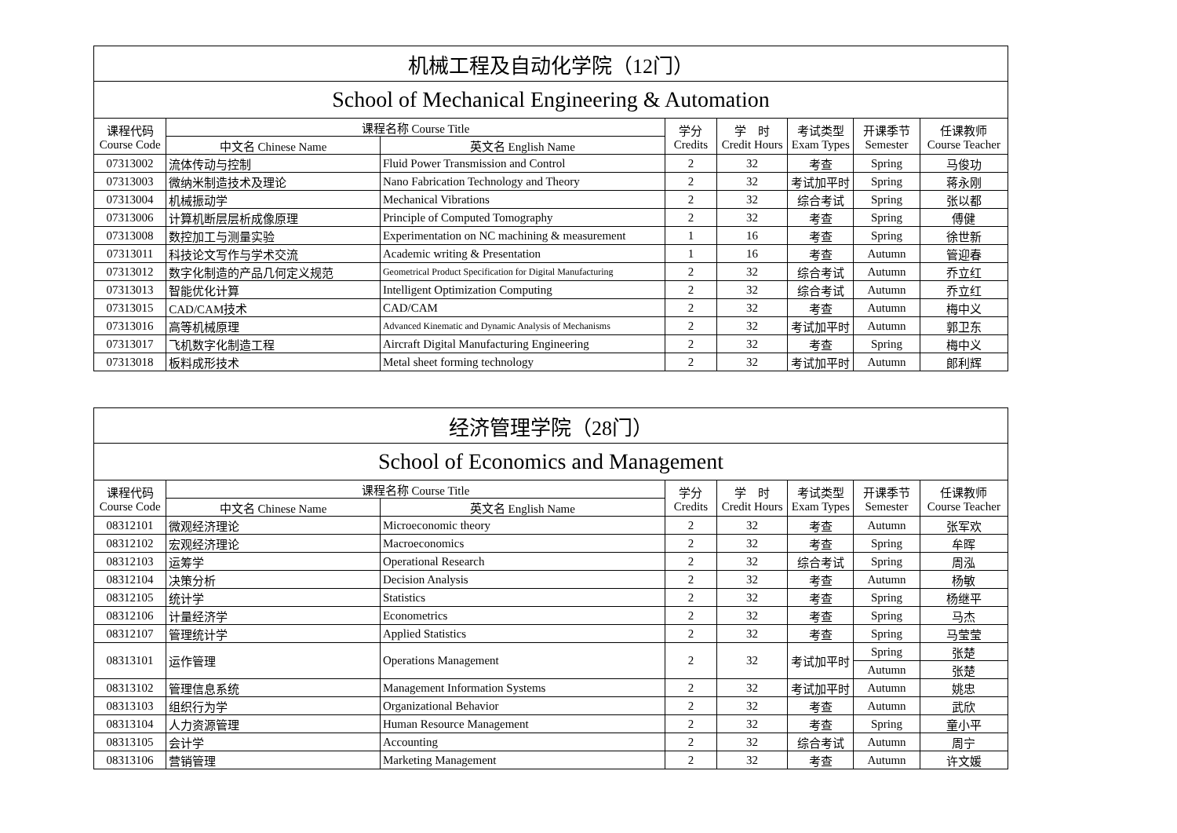| 机械工程及自动化学院（12门） | | | | | | | |
| School of Mechanical Engineering & Automation | | | | | | | |
| 课程代码 Course Code | 课程名称 Course Title | | 学分 Credits | 学 时 Credit Hours | 考试类型 Exam Types | 开课季节 Semester | 任课教师 Course Teacher |
| | 中文名 Chinese Name | 英文名 English Name | | | | | |
| 07313002 | 流体传动与控制 | Fluid Power Transmission and Control | 2 | 32 | 考查 | Spring | 马俊功 |
| 07313003 | 微纳米制造技术及理论 | Nano Fabrication Technology and Theory | 2 | 32 | 考试加平时 | Spring | 蒋永刚 |
| 07313004 | 机械振动学 | Mechanical Vibrations | 2 | 32 | 综合考试 | Spring | 张以都 |
| 07313006 | 计算机断层层析成像原理 | Principle of Computed Tomography | 2 | 32 | 考查 | Spring | 傅健 |
| 07313008 | 数控加工与测量实验 | Experimentation on NC machining & measurement | 1 | 16 | 考查 | Spring | 徐世新 |
| 07313011 | 科技论文写作与学术交流 | Academic writing & Presentation | 1 | 16 | 考查 | Autumn | 管迎春 |
| 07313012 | 数字化制造的产品几何定义规范 | Geometrical Product Specification for Digital Manufacturing | 2 | 32 | 综合考试 | Autumn | 乔立红 |
| 07313013 | 智能优化计算 | Intelligent Optimization Computing | 2 | 32 | 综合考试 | Autumn | 乔立红 |
| 07313015 | CAD/CAM技术 | CAD/CAM | 2 | 32 | 考查 | Autumn | 梅中义 |
| 07313016 | 高等机械原理 | Advanced Kinematic and Dynamic Analysis of Mechanisms | 2 | 32 | 考试加平时 | Autumn | 郭卫东 |
| 07313017 | 飞机数字化制造工程 | Aircraft Digital Manufacturing Engineering | 2 | 32 | 考查 | Spring | 梅中义 |
| 07313018 | 板料成形技术 | Metal sheet forming technology | 2 | 32 | 考试加平时 | Autumn | 郎利辉 |
| 经济管理学院（28门） | | | | | | | |
| School of Economics and Management | | | | | | | |
| 课程代码 Course Code | 课程名称 Course Title | | 学分 Credits | 学 时 Credit Hours | 考试类型 Exam Types | 开课季节 Semester | 任课教师 Course Teacher |
| | 中文名 Chinese Name | 英文名 English Name | | | | | |
| 08312101 | 微观经济理论 | Microeconomic theory | 2 | 32 | 考查 | Autumn | 张军欢 |
| 08312102 | 宏观经济理论 | Macroeconomics | 2 | 32 | 考查 | Spring | 牟晖 |
| 08312103 | 运筹学 | Operational Research | 2 | 32 | 综合考试 | Spring | 周泓 |
| 08312104 | 决策分析 | Decision Analysis | 2 | 32 | 考查 | Autumn | 杨敏 |
| 08312105 | 统计学 | Statistics | 2 | 32 | 考查 | Spring | 杨继平 |
| 08312106 | 计量经济学 | Econometrics | 2 | 32 | 考查 | Spring | 马杰 |
| 08312107 | 管理统计学 | Applied Statistics | 2 | 32 | 考查 | Spring | 马莹莹 |
| 08313101 | 运作管理 | Operations Management | 2 | 32 | 考试加平时 | Spring | 张楚 |
| | | | | | | Autumn | 张楚 |
| 08313102 | 管理信息系统 | Management Information Systems | 2 | 32 | 考试加平时 | Autumn | 姚忠 |
| 08313103 | 组织行为学 | Organizational Behavior | 2 | 32 | 考查 | Autumn | 武欣 |
| 08313104 | 人力资源管理 | Human Resource Management | 2 | 32 | 考查 | Spring | 童小平 |
| 08313105 | 会计学 | Accounting | 2 | 32 | 综合考试 | Autumn | 周宁 |
| 08313106 | 营销管理 | Marketing Management | 2 | 32 | 考查 | Autumn | 许文媛 |